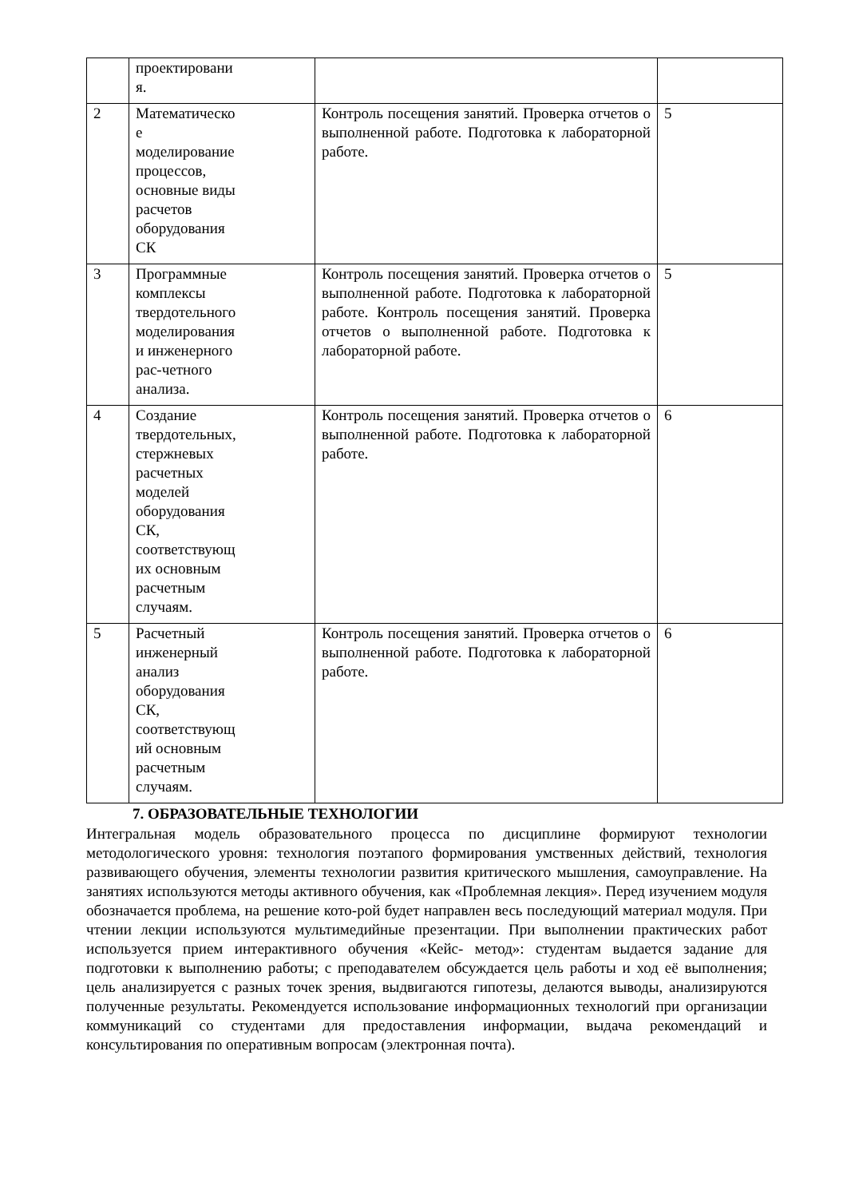| | проектировани я. | | |
| 2 | Математическо е моделирование процессов, основные виды расчетов оборудования СК | Контроль посещения занятий. Проверка отчетов о выполненной работе. Подготовка к лабораторной работе. | 5 |
| 3 | Программные комплексы твердотельного моделирования и инженерного рас-четного анализа. | Контроль посещения занятий. Проверка отчетов о выполненной работе. Подготовка к лабораторной работе. Контроль посещения занятий. Проверка отчетов о выполненной работе. Подготовка к лабораторной работе. | 5 |
| 4 | Создание твердотельных, стержневых расчетных моделей оборудования СК, соответствующ их основным расчетным случаям. | Контроль посещения занятий. Проверка отчетов о выполненной работе. Подготовка к лабораторной работе. | 6 |
| 5 | Расчетный инженерный анализ оборудования СК, соответствующ ий основным расчетным случаям. | Контроль посещения занятий. Проверка отчетов о выполненной работе. Подготовка к лабораторной работе. | 6 |
7. ОБРАЗОВАТЕЛЬНЫЕ ТЕХНОЛОГИИ
Интегральная модель образовательного процесса по дисциплине формируют технологии методологического уровня: технология поэтапого формирования умственных действий, технология развивающего обучения, элементы технологии развития критического мышления, самоуправление. На занятиях используются методы активного обучения, как «Проблемная лекция». Перед изучением модуля обозначается проблема, на решение кото-рой будет направлен весь последующий материал модуля. При чтении лекции используются мультимедийные презентации. При выполнении практических работ используется прием интерактивного обучения «Кейс- метод»: студентам выдается задание для подготовки к выполнению работы; с преподавателем обсуждается цель работы и ход её выполнения; цель анализируется с разных точек зрения, выдвигаются гипотезы, делаются выводы, анализируются полученные результаты. Рекомендуется использование информационных технологий при организации коммуникаций со студентами для предоставления информации, выдача рекомендаций и консультирования по оперативным вопросам (электронная почта).